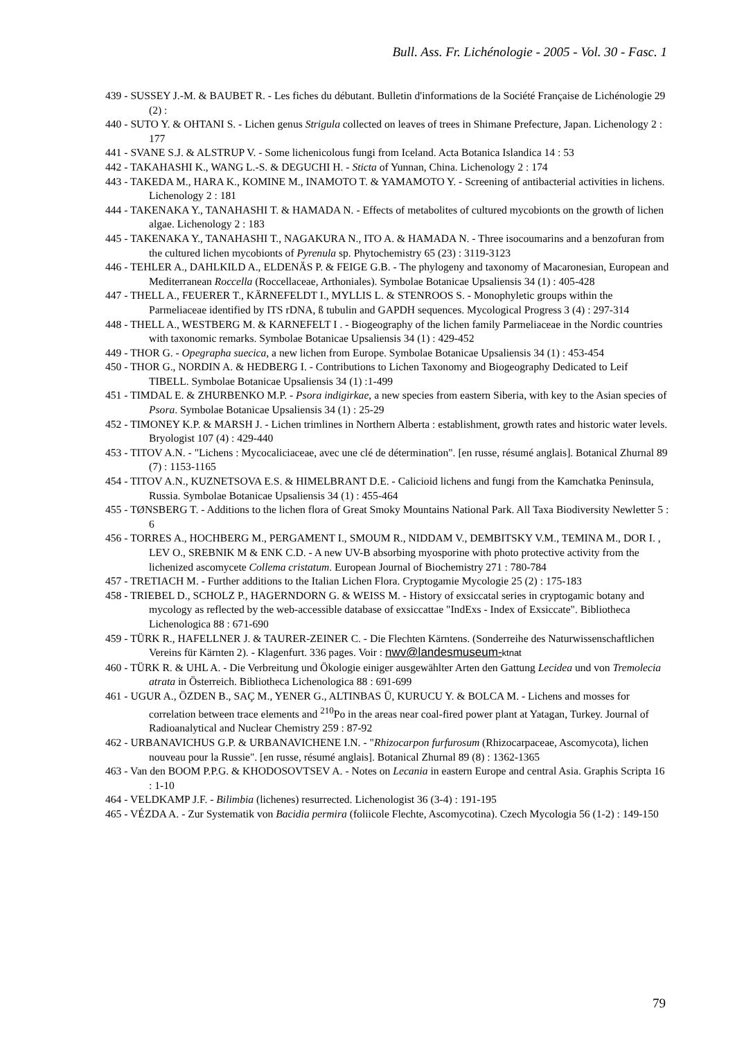Bull. Ass. Fr. Lichénologie - 2005 - Vol. 30 - Fasc. 1
439 - SUSSEY J.-M. & BAUBET R. - Les fiches du débutant. Bulletin d'informations de la Société Française de Lichénologie 29 (2) :
440 - SUTO Y. & OHTANI S. - Lichen genus Strigula collected on leaves of trees in Shimane Prefecture, Japan. Lichenology 2 : 177
441 - SVANE S.J. & ALSTRUP V. - Some lichenicolous fungi from Iceland. Acta Botanica Islandica 14 : 53
442 - TAKAHASHI K., WANG L.-S. & DEGUCHI H. - Sticta of Yunnan, China. Lichenology 2 : 174
443 - TAKEDA M., HARA K., KOMINE M., INAMOTO T. & YAMAMOTO Y. - Screening of antibacterial activities in lichens. Lichenology 2 : 181
444 - TAKENAKA Y., TANAHASHI T. & HAMADA N. - Effects of metabolites of cultured mycobionts on the growth of lichen algae. Lichenology 2 : 183
445 - TAKENAKA Y., TANAHASHI T., NAGAKURA N., ITO A. & HAMADA N. - Three isocoumarins and a benzofuran from the cultured lichen mycobionts of Pyrenula sp. Phytochemistry 65 (23) : 3119-3123
446 - TEHLER A., DAHLKILD A., ELDENÄS P. & FEIGE G.B. - The phylogeny and taxonomy of Macaronesian, European and Mediterranean Roccella (Roccellaceae, Arthoniales). Symbolae Botanicae Upsaliensis 34 (1) : 405-428
447 - THELL A., FEUERER T., KÄRNEFELDT I., MYLLIS L. & STENROOS S. - Monophyletic groups within the Parmeliaceae identified by ITS rDNA, ß tubulin and GAPDH sequences. Mycological Progress 3 (4) : 297-314
448 - THELL A., WESTBERG M. & KARNEFELT I . - Biogeography of the lichen family Parmeliaceae in the Nordic countries with taxonomic remarks. Symbolae Botanicae Upsaliensis 34 (1) : 429-452
449 - THOR G. - Opegrapha suecica, a new lichen from Europe. Symbolae Botanicae Upsaliensis 34 (1) : 453-454
450 - THOR G., NORDIN A. & HEDBERG I. - Contributions to Lichen Taxonomy and Biogeography Dedicated to Leif TIBELL. Symbolae Botanicae Upsaliensis 34 (1) :1-499
451 - TIMDAL E. & ZHURBENKO M.P. - Psora indigirkae, a new species from eastern Siberia, with key to the Asian species of Psora. Symbolae Botanicae Upsaliensis 34 (1) : 25-29
452 - TIMONEY K.P. & MARSH J. - Lichen trimlines in Northern Alberta : establishment, growth rates and historic water levels. Bryologist 107 (4) : 429-440
453 - TITOV A.N. - "Lichens : Mycocaliciaceae, avec une clé de détermination". [en russe, résumé anglais]. Botanical Zhurnal 89 (7) : 1153-1165
454 - TITOV A.N., KUZNETSOVA E.S. & HIMELBRANT D.E. - Calicioid lichens and fungi from the Kamchatka Peninsula, Russia. Symbolae Botanicae Upsaliensis 34 (1) : 455-464
455 - TØNSBERG T. - Additions to the lichen flora of Great Smoky Mountains National Park. All Taxa Biodiversity Newletter 5 : 6
456 - TORRES A., HOCHBERG M., PERGAMENT I., SMOUM R., NIDDAM V., DEMBITSKY V.M., TEMINA M., DOR I. , LEV O., SREBNIK M & ENK C.D. - A new UV-B absorbing myosporine with photo protective activity from the lichenized ascomycete Collema cristatum. European Journal of Biochemistry 271 : 780-784
457 - TRETIACH M. - Further additions to the Italian Lichen Flora. Cryptogamie Mycologie 25 (2) : 175-183
458 - TRIEBEL D., SCHOLZ P., HAGERNDORN G. & WEISS M. - History of exsiccatal series in cryptogamic botany and mycology as reflected by the web-accessible database of exsiccattae "IndExs - Index of Exsiccate". Bibliotheca Lichenologica 88 : 671-690
459 - TÜRK R., HAFELLNER J. & TAURER-ZEINER C. - Die Flechten Kärntens. (Sonderreihe des Naturwissenschaftlichen Vereins für Kärnten 2). - Klagenfurt. 336 pages. Voir : nwv@landesmuseum-ktnat
460 - TÜRK R. & UHL A. - Die Verbreitung und Ökologie einiger ausgewählter Arten den Gattung Lecidea und von Tremolecia atrata in Österreich. Bibliotheca Lichenologica 88 : 691-699
461 - UGUR A., ÖZDEN B., SAÇ M., YENER G., ALTINBAS Ü, KURUCU Y. & BOLCA M. - Lichens and mosses for correlation between trace elements and <sup>210</sup>Po in the areas near coal-fired power plant at Yatagan, Turkey. Journal of Radioanalytical and Nuclear Chemistry 259 : 87-92
462 - URBANAVICHUS G.P. & URBANAVICHENE I.N. - "Rhizocarpon furfurosum (Rhizocarpaceae, Ascomycota), lichen nouveau pour la Russie". [en russe, résumé anglais]. Botanical Zhurnal 89 (8) : 1362-1365
463 - Van den BOOM P.P.G. & KHODOSOVTSEV A. - Notes on Lecania in eastern Europe and central Asia. Graphis Scripta 16 : 1-10
464 - VELDKAMP J.F. - Bilimbia (lichenes) resurrected. Lichenologist 36 (3-4) : 191-195
465 - VÉZDA A. - Zur Systematik von Bacidia permira (foliicole Flechte, Ascomycotina). Czech Mycologia 56 (1-2) : 149-150
79